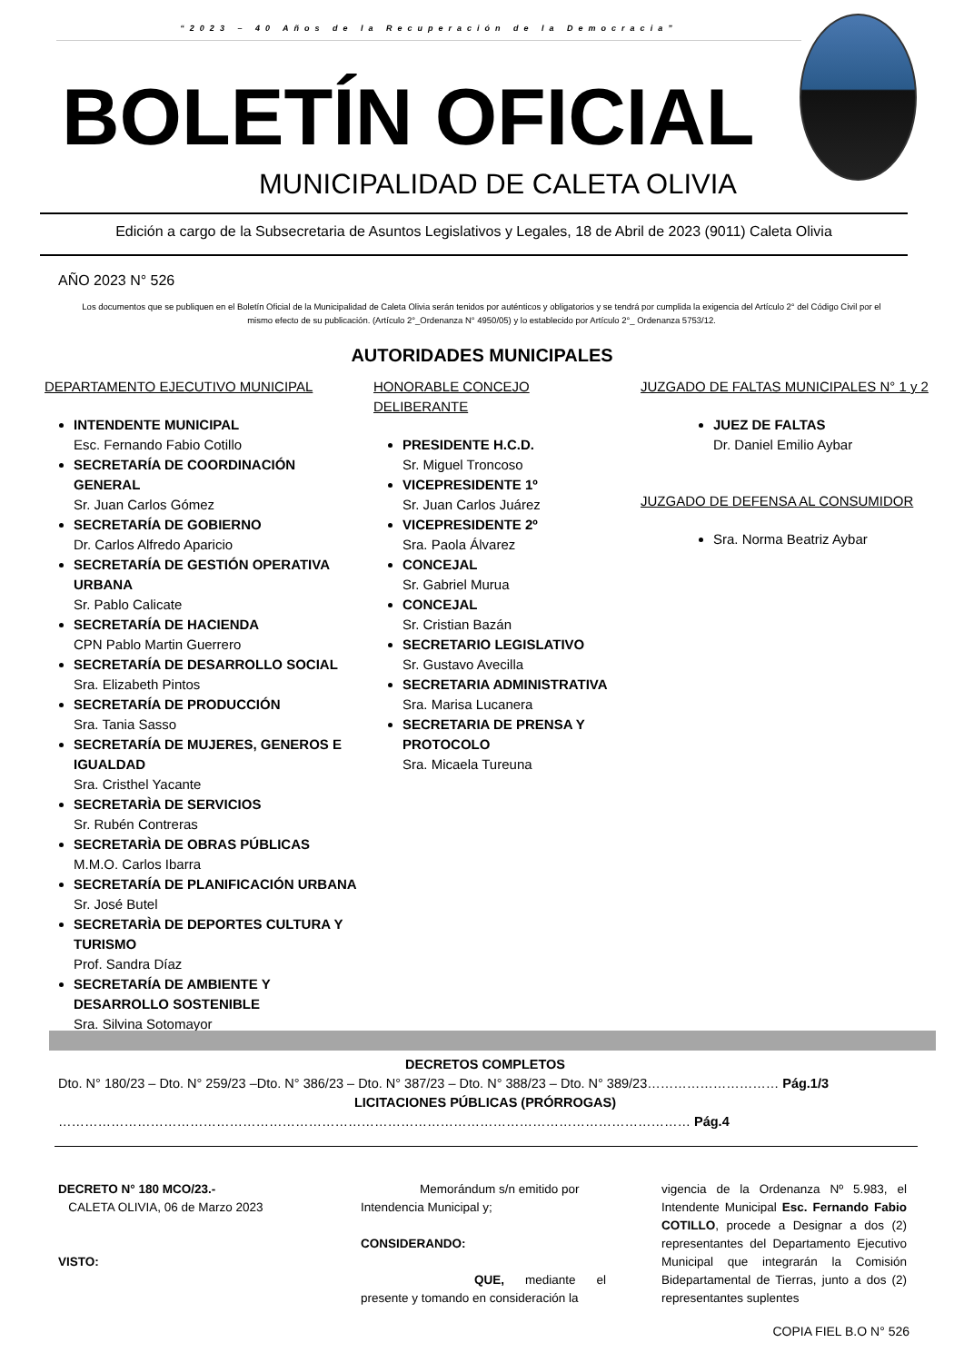“2023 – 40 Años de la Recuperación de la Democracia”
BOLETÍN OFICIAL
MUNICIPALIDAD DE CALETA OLIVIA
Edición a cargo de la Subsecretaria de Asuntos Legislativos y Legales, 18 de Abril de 2023 (9011) Caleta Olivia
AÑO 2023 N° 526
Los documentos que se publiquen en el Boletín Oficial de la Municipalidad de Caleta Olivia serán tenidos por auténticos y obligatorios y se tendrá por cumplida la exigencia del Artículo 2° del Código Civil por el mismo efecto de su publicación. (Artículo 2°_Ordenanza N° 4950/05) y lo establecido por Artículo 2°_ Ordenanza 5753/12.
AUTORIDADES MUNICIPALES
DEPARTAMENTO EJECUTIVO MUNICIPAL
INTENDENTE MUNICIPAL
Esc. Fernando Fabio Cotillo
SECRETARÍA DE COORDINACIÓN GENERAL
Sr. Juan Carlos Gómez
SECRETARÍA DE GOBIERNO
Dr. Carlos Alfredo Aparicio
SECRETARÍA DE GESTIÓN OPERATIVA URBANA
Sr. Pablo Calicate
SECRETARÍA DE HACIENDA
CPN Pablo Martin Guerrero
SECRETARÍA DE DESARROLLO SOCIAL
Sra. Elizabeth Pintos
SECRETARÍA DE PRODUCCIÓN
Sra. Tania Sasso
SECRETARÍA DE MUJERES, GENEROS E IGUALDAD
Sra. Cristhel Yacante
SECRETARÌA DE SERVICIOS
Sr. Rubén Contreras
SECRETARÌA DE OBRAS PÚBLICAS
M.M.O. Carlos Ibarra
SECRETARÍA DE PLANIFICACIÓN URBANA
Sr. José Butel
SECRETARÌA DE DEPORTES CULTURA Y TURISMO
Prof. Sandra Díaz
SECRETARÍA DE AMBIENTE Y DESARROLLO SOSTENIBLE
Sra. Silvina Sotomayor
HONORABLE CONCEJO DELIBERANTE
PRESIDENTE H.C.D.
Sr. Miguel Troncoso
VICEPRESIDENTE 1º
Sr. Juan Carlos Juárez
VICEPRESIDENTE 2º
Sra. Paola Álvarez
CONCEJAL
Sr. Gabriel Murua
CONCEJAL
Sr. Cristian Bazán
SECRETARIO LEGISLATIVO
Sr. Gustavo Avecilla
SECRETARIA ADMINISTRATIVA
Sra. Marisa Lucanera
SECRETARIA DE PRENSA Y PROTOCOLO
Sra. Micaela Tureuna
JUZGADO DE FALTAS MUNICIPALES N° 1 y 2
JUEZ DE FALTAS
Dr. Daniel Emilio Aybar
JUZGADO DE DEFENSA AL CONSUMIDOR
Sra. Norma Beatriz Aybar
DECRETOS COMPLETOS
Dto. N° 180/23 – Dto. N° 259/23 –Dto. N° 386/23 – Dto. N° 387/23 – Dto. N° 388/23 – Dto. N° 389/23………………………… Pág.1/3
LICITACIONES PÚBLICAS (PRÓRROGAS)
……………………………………………………………………………………………………………………………… Pág.4
DECRETO N° 180 MCO/23.-
CALETA OLIVIA, 06 de Marzo 2023
VISTO:
Memorándum s/n emitido por Intendencia Municipal y;
CONSIDERANDO:
QUE, mediante el presente y tomando en consideración la
vigencia de la Ordenanza Nº 5.983, el Intendente Municipal Esc. Fernando Fabio COTILLO, procede a Designar a dos (2) representantes del Departamento Ejecutivo Municipal que integrarán la Comisión Bidepartamental de Tierras, junto a dos (2) representantes suplentes
COPIA FIEL B.O N° 526